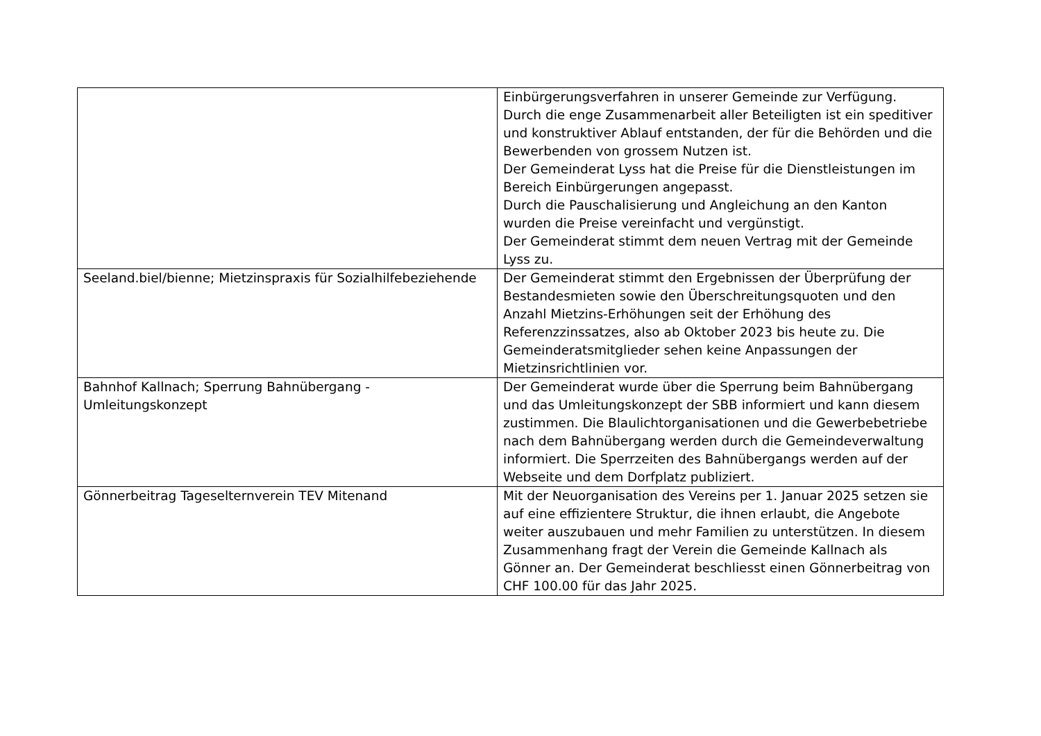| | Einbürgerungsverfahren in unserer Gemeinde zur Verfügung. Durch die enge Zusammenarbeit aller Beteiligten ist ein speditiver und konstruktiver Ablauf entstanden, der für die Behörden und die Bewerbenden von grossem Nutzen ist. Der Gemeinderat Lyss hat die Preise für die Dienstleistungen im Bereich Einbürgerungen angepasst. Durch die Pauschalisierung und Angleichung an den Kanton wurden die Preise vereinfacht und vergünstigt. Der Gemeinderat stimmt dem neuen Vertrag mit der Gemeinde Lyss zu. |
| Seeland.biel/bienne; Mietzinspraxis für Sozialhilfebeziehende | Der Gemeinderat stimmt den Ergebnissen der Überprüfung der Bestandesmieten sowie den Überschreitungsquoten und den Anzahl Mietzins-Erhöhungen seit der Erhöhung des Referenzzinssatzes, also ab Oktober 2023 bis heute zu. Die Gemeinderatsmitglieder sehen keine Anpassungen der Mietzinsrichtlinien vor. |
| Bahnhof Kallnach; Sperrung Bahnübergang - Umleitungskonzept | Der Gemeinderat wurde über die Sperrung beim Bahnübergang und das Umleitungskonzept der SBB informiert und kann diesem zustimmen. Die Blaulichtorganisationen und die Gewerbebetriebe nach dem Bahnübergang werden durch die Gemeindeverwaltung informiert. Die Sperrzeiten des Bahnübergangs werden auf der Webseite und dem Dorfplatz publiziert. |
| Gönnerbeitrag Tageselternverein TEV Mitenand | Mit der Neuorganisation des Vereins per 1. Januar 2025 setzen sie auf eine effizientere Struktur, die ihnen erlaubt, die Angebote weiter auszubauen und mehr Familien zu unterstützen. In diesem Zusammenhang fragt der Verein die Gemeinde Kallnach als Gönner an. Der Gemeinderat beschliesst einen Gönnerbeitrag von CHF 100.00 für das Jahr 2025. |